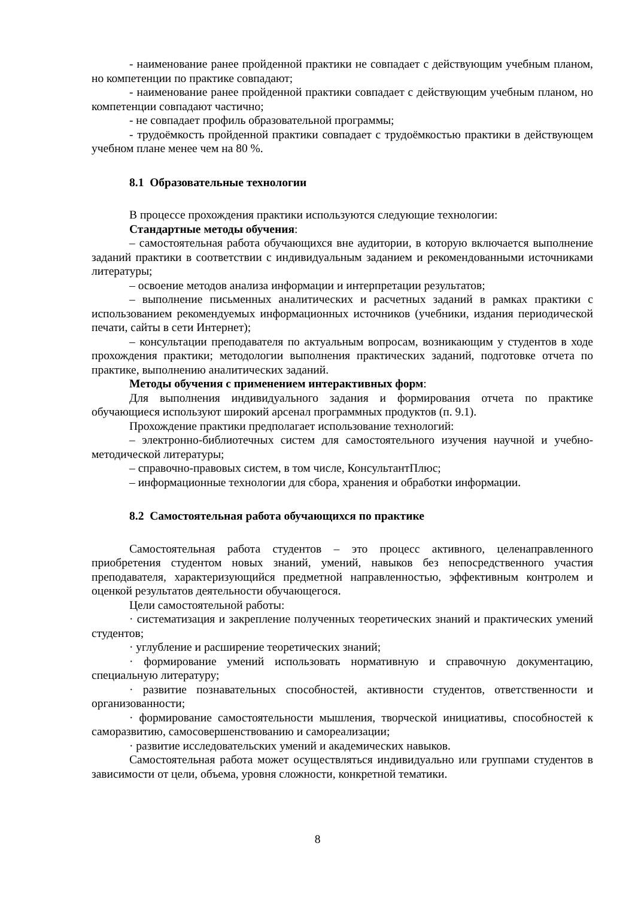- наименование ранее пройденной практики не совпадает с действующим учебным планом, но компетенции по практике совпадают;
- наименование ранее пройденной практики совпадает с действующим учебным планом, но компетенции совпадают частично;
- не совпадает профиль образовательной программы;
- трудоёмкость пройденной практики совпадает с трудоёмкостью практики в действующем учебном плане менее чем на 80 %.
8.1 Образовательные технологии
В процессе прохождения практики используются следующие технологии:
Стандартные методы обучения:
– самостоятельная работа обучающихся вне аудитории, в которую включается выполнение заданий практики в соответствии с индивидуальным заданием и рекомендованными источниками литературы;
– освоение методов анализа информации и интерпретации результатов;
– выполнение письменных аналитических и расчетных заданий в рамках практики с использованием рекомендуемых информационных источников (учебники, издания периодической печати, сайты в сети Интернет);
– консультации преподавателя по актуальным вопросам, возникающим у студентов в ходе прохождения практики; методологии выполнения практических заданий, подготовке отчета по практике, выполнению аналитических заданий.
Методы обучения с применением интерактивных форм:
Для выполнения индивидуального задания и формирования отчета по практике обучающиеся используют широкий арсенал программных продуктов (п. 9.1).
Прохождение практики предполагает использование технологий:
– электронно-библиотечных систем для самостоятельного изучения научной и учебно-методической литературы;
– справочно-правовых систем, в том числе, КонсультантПлюс;
– информационные технологии для сбора, хранения и обработки информации.
8.2 Самостоятельная работа обучающихся по практике
Самостоятельная работа студентов – это процесс активного, целенаправленного приобретения студентом новых знаний, умений, навыков без непосредственного участия преподавателя, характеризующийся предметной направленностью, эффективным контролем и оценкой результатов деятельности обучающегося.
Цели самостоятельной работы:
· систематизация и закрепление полученных теоретических знаний и практических умений студентов;
· углубление и расширение теоретических знаний;
· формирование умений использовать нормативную и справочную документацию, специальную литературу;
· развитие познавательных способностей, активности студентов, ответственности и организованности;
· формирование самостоятельности мышления, творческой инициативы, способностей к саморазвитию, самосовершенствованию и самореализации;
· развитие исследовательских умений и академических навыков.
Самостоятельная работа может осуществляться индивидуально или группами студентов в зависимости от цели, объема, уровня сложности, конкретной тематики.
8